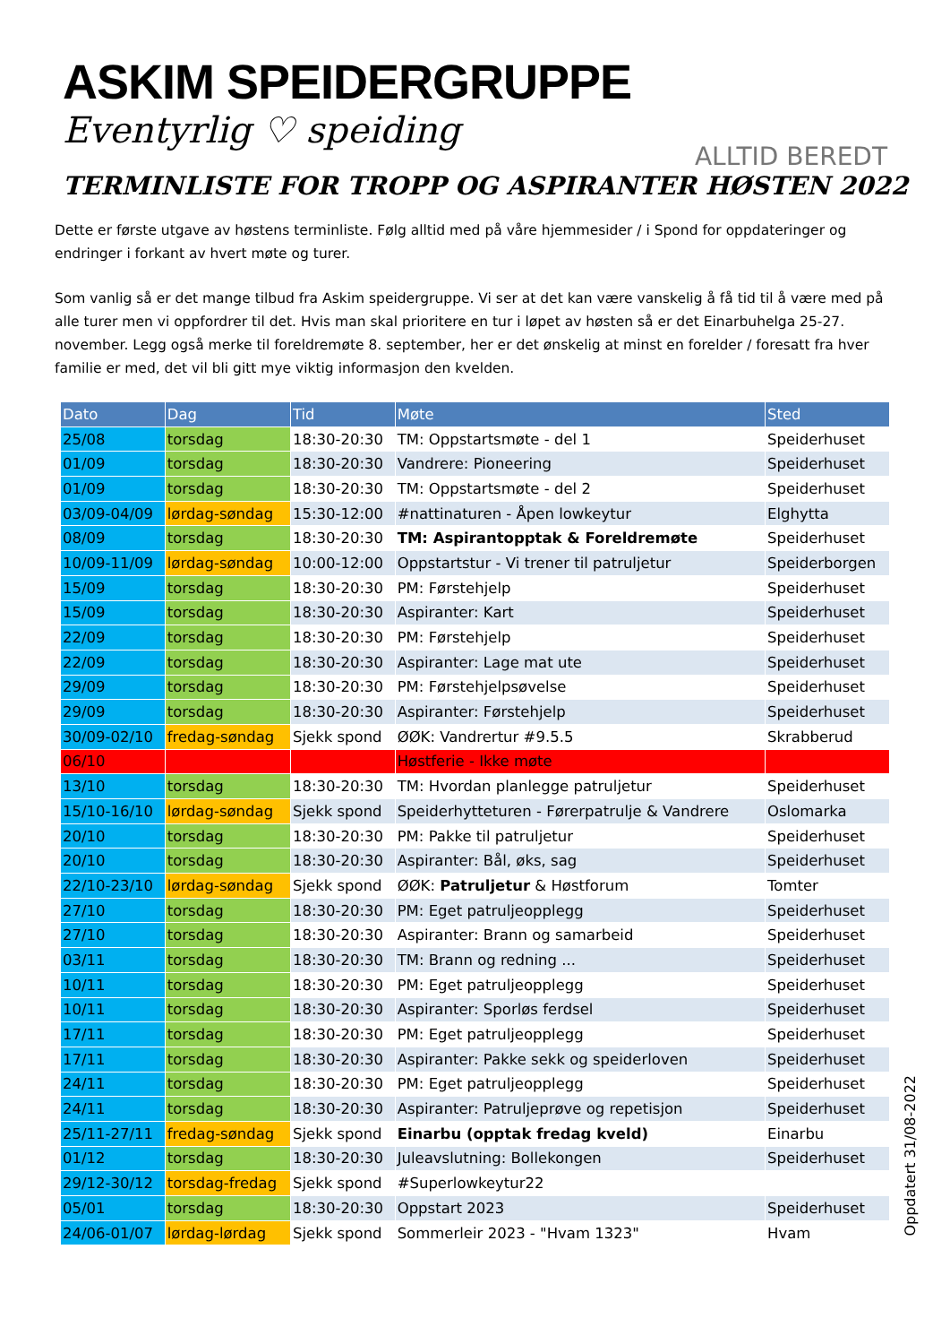ASKIM SPEIDERGRUPPE
Eventyrlig ♡ speiding
ALLTID BEREDT
TERMINLISTE FOR TROPP OG ASPIRANTER HØSTEN 2022
Dette er første utgave av høstens terminliste. Følg alltid med på våre hjemmesider / i Spond for oppdateringer og endringer i forkant av hvert møte og turer.
Som vanlig så er det mange tilbud fra Askim speidergruppe. Vi ser at det kan være vanskelig å få tid til å være med på alle turer men vi oppfordrer til det. Hvis man skal prioritere en tur i løpet av høsten så er det Einarbuhelga 25-27. november. Legg også merke til foreldremøte 8. september, her er det ønskelig at minst en forelder / foresatt fra hver familie er med, det vil bli gitt mye viktig informasjon den kvelden.
| Dato | Dag | Tid | Møte | Sted |
| --- | --- | --- | --- | --- |
| 25/08 | torsdag | 18:30-20:30 | TM: Oppstartsmøte - del 1 | Speiderhuset |
| 01/09 | torsdag | 18:30-20:30 | Vandrere: Pioneering | Speiderhuset |
| 01/09 | torsdag | 18:30-20:30 | TM: Oppstartsmøte - del 2 | Speiderhuset |
| 03/09-04/09 | lørdag-søndag | 15:30-12:00 | #nattinaturen - Åpen lowkeytur | Elghytta |
| 08/09 | torsdag | 18:30-20:30 | TM: Aspirantopptak & Foreldremøte | Speiderhuset |
| 10/09-11/09 | lørdag-søndag | 10:00-12:00 | Oppstartstur - Vi trener til patruljetur | Speiderborgen |
| 15/09 | torsdag | 18:30-20:30 | PM: Førstehjelp | Speiderhuset |
| 15/09 | torsdag | 18:30-20:30 | Aspiranter: Kart | Speiderhuset |
| 22/09 | torsdag | 18:30-20:30 | PM: Førstehjelp | Speiderhuset |
| 22/09 | torsdag | 18:30-20:30 | Aspiranter: Lage mat ute | Speiderhuset |
| 29/09 | torsdag | 18:30-20:30 | PM: Førstehjelpsøvelse | Speiderhuset |
| 29/09 | torsdag | 18:30-20:30 | Aspiranter: Førstehjelp | Speiderhuset |
| 30/09-02/10 | fredag-søndag | Sjekk spond | ØØK: Vandrertur #9.5.5 | Skrabberud |
| 06/10 | | | Høstferie - Ikke møte | |
| 13/10 | torsdag | 18:30-20:30 | TM: Hvordan planlegge patruljetur | Speiderhuset |
| 15/10-16/10 | lørdag-søndag | Sjekk spond | Speiderhytteturen - Førerpatrulje & Vandrere | Oslomarka |
| 20/10 | torsdag | 18:30-20:30 | PM: Pakke til patruljetur | Speiderhuset |
| 20/10 | torsdag | 18:30-20:30 | Aspiranter: Bål, øks, sag | Speiderhuset |
| 22/10-23/10 | lørdag-søndag | Sjekk spond | ØØK: Patruljetur & Høstforum | Tomter |
| 27/10 | torsdag | 18:30-20:30 | PM: Eget patruljeopplegg | Speiderhuset |
| 27/10 | torsdag | 18:30-20:30 | Aspiranter: Brann og samarbeid | Speiderhuset |
| 03/11 | torsdag | 18:30-20:30 | TM: Brann og redning ... | Speiderhuset |
| 10/11 | torsdag | 18:30-20:30 | PM: Eget patruljeopplegg | Speiderhuset |
| 10/11 | torsdag | 18:30-20:30 | Aspiranter: Sporløs ferdsel | Speiderhuset |
| 17/11 | torsdag | 18:30-20:30 | PM: Eget patruljeopplegg | Speiderhuset |
| 17/11 | torsdag | 18:30-20:30 | Aspiranter: Pakke sekk og speiderloven | Speiderhuset |
| 24/11 | torsdag | 18:30-20:30 | PM: Eget patruljeopplegg | Speiderhuset |
| 24/11 | torsdag | 18:30-20:30 | Aspiranter: Patruljeprøve og repetisjon | Speiderhuset |
| 25/11-27/11 | fredag-søndag | Sjekk spond | Einarbu (opptak fredag kveld) | Einarbu |
| 01/12 | torsdag | 18:30-20:30 | Juleavslutning: Bollekongen | Speiderhuset |
| 29/12-30/12 | torsdag-fredag | Sjekk spond | #Superlowkeytur22 | |
| 05/01 | torsdag | 18:30-20:30 | Oppstart 2023 | Speiderhuset |
| 24/06-01/07 | lørdag-lørdag | Sjekk spond | Sommerleir 2023 - "Hvam 1323" | Hvam |
Oppdatert 31/08-2022